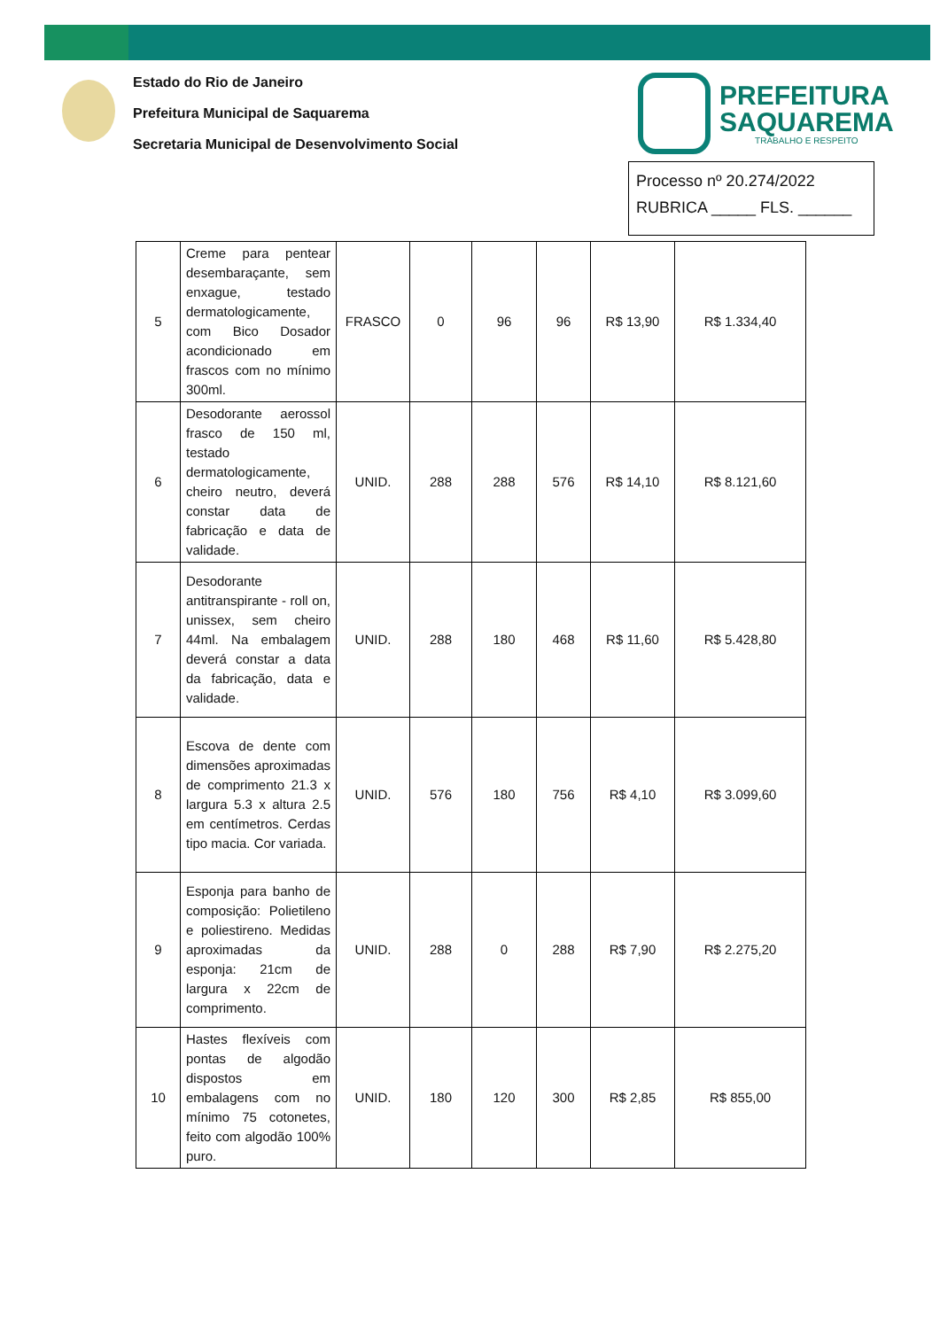Estado do Rio de Janeiro
Prefeitura Municipal de Saquarema
Secretaria Municipal de Desenvolvimento Social
PREFEITURA
SAQUAREMA
TRABALHO E RESPEITO
Processo nº 20.274/2022
RUBRICA _____ FLS. ______
| 5 | Creme para pentear desembaraçante, sem enxague, testado dermatologicamente, com Bico Dosador acondicionado em frascos com no mínimo 300ml. | FRASCO | 0 | 96 | 96 | R$ 13,90 | R$ 1.334,40 |
| 6 | Desodorante aerossol frasco de 150 ml, testado dermatologicamente, cheiro neutro, deverá constar data de fabricação e data de validade. | UNID. | 288 | 288 | 576 | R$ 14,10 | R$ 8.121,60 |
| 7 | Desodorante antitranspirante - roll on, unissex, sem cheiro 44ml. Na embalagem deverá constar a data da fabricação, data e validade. | UNID. | 288 | 180 | 468 | R$ 11,60 | R$ 5.428,80 |
| 8 | Escova de dente com dimensões aproximadas de comprimento 21.3 x largura 5.3 x altura 2.5 em centímetros. Cerdas tipo macia. Cor variada. | UNID. | 576 | 180 | 756 | R$ 4,10 | R$ 3.099,60 |
| 9 | Esponja para banho de composição: Polietileno e poliestireno. Medidas aproximadas da esponja: 21cm de largura x 22cm de comprimento. | UNID. | 288 | 0 | 288 | R$ 7,90 | R$ 2.275,20 |
| 10 | Hastes flexíveis com pontas de algodão dispostos em embalagens com no mínimo 75 cotonetes, feito com algodão 100% puro. | UNID. | 180 | 120 | 300 | R$ 2,85 | R$ 855,00 |